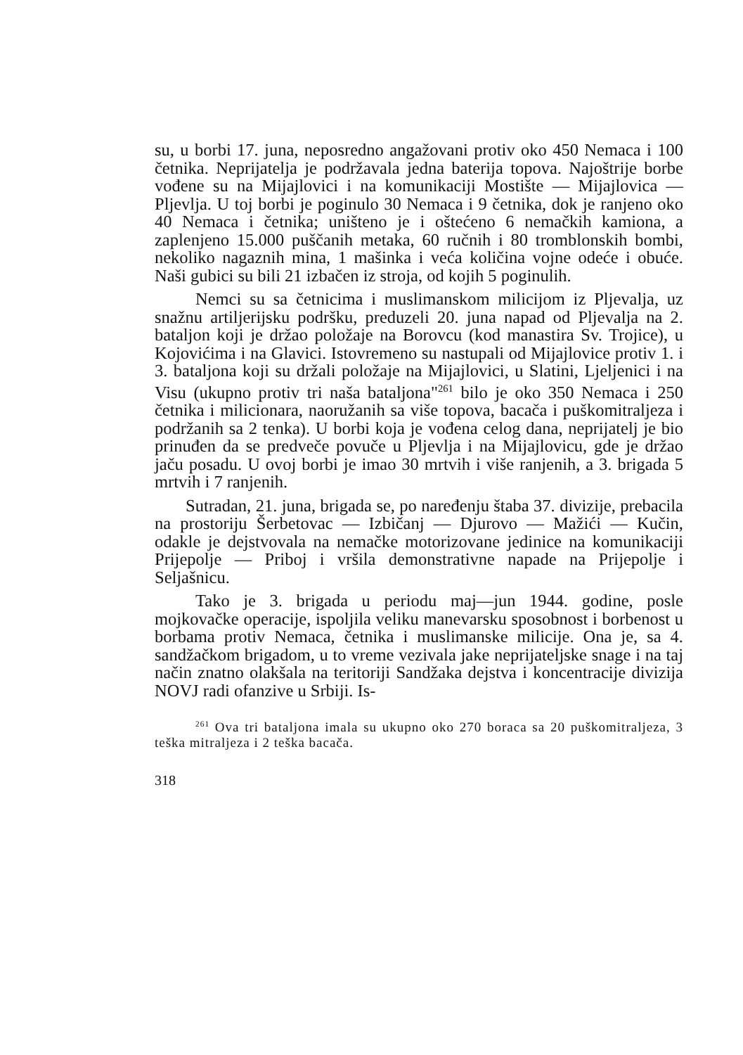su, u borbi 17. juna, neposredno angažovani protiv oko 450 Nemaca i 100 četnika. Neprijatelja je podržavala jedna baterija topova. Najoštrije borbe vođene su na Mijajlovici i na komunikaciji Mostište — Mijajlovica — Pljevlja. U toj borbi je poginulo 30 Nemaca i 9 četnika, dok je ranjeno oko 40 Nemaca i četnika; uništeno je i oštećeno 6 nemačkih kamiona, a zaplenjeno 15.000 puščanih metaka, 60 ručnih i 80 tromblonskih bombi, nekoliko nagaznih mina, 1 mašinka i veća količina vojne odeće i obuće. Naši gubici su bili 21 izbačen iz stroja, od kojih 5 poginulih.
Nemci su sa četnicima i muslimanskom milicijom iz Pljevalja, uz snažnu artiljerijsku podršku, preduzeli 20. juna napad od Pljevalja na 2. bataljon koji je držao položaje na Borovcu (kod manastira Sv. Trojice), u Kojovićima i na Glavici. Istovremeno su nastupali od Mijajlovice protiv 1. i 3. bataljona koji su držali položaje na Mijajlovici, u Slatini, Ljeljenici i na Visu (ukupno protiv tri naša bataljona"<sup>261</sup> bilo je oko 350 Nemaca i 250 četnika i milicionara, naoružanih sa više topova, bacača i puškomitraljeza i podržanih sa 2 tenka). U borbi koja je vođena celog dana, neprijatelj je bio prinuđen da se predveče povuče u Pljevlja i na Mijajlovicu, gde je držao jaču posadu. U ovoj borbi je imao 30 mrtvih i više ranjenih, a 3. brigada 5 mrtvih i 7 ranjenih.
Sutradan, 21. juna, brigada se, po naređenju štaba 37. divizije, prebacila na prostoriju Šerbetovac — Izbičanj — Djurovo — Mažići — Kučin, odakle je dejstvovala na nemačke motorizovane jedinice na komunikaciji Prijepolje — Priboj i vršila demonstrativne napade na Prijepolje i Seljašnicu.
Tako je 3. brigada u periodu maj—jun 1944. godine, posle mojkovačke operacije, ispoljila veliku manevarsku sposobnost i borbenost u borbama protiv Nemaca, četnika i muslimanske milicije. Ona je, sa 4. sandžačkom brigadom, u to vreme vezivala jake neprijateljske snage i na taj način znatno olakšala na teritoriji Sandžaka dejstva i koncentracije divizija NOVJ radi ofanzive u Srbiji. Is-
<sup>261</sup> Ova tri bataljona imala su ukupno oko 270 boraca sa 20 puškomitraljeza, 3 teška mitraljeza i 2 teška bacača.
318